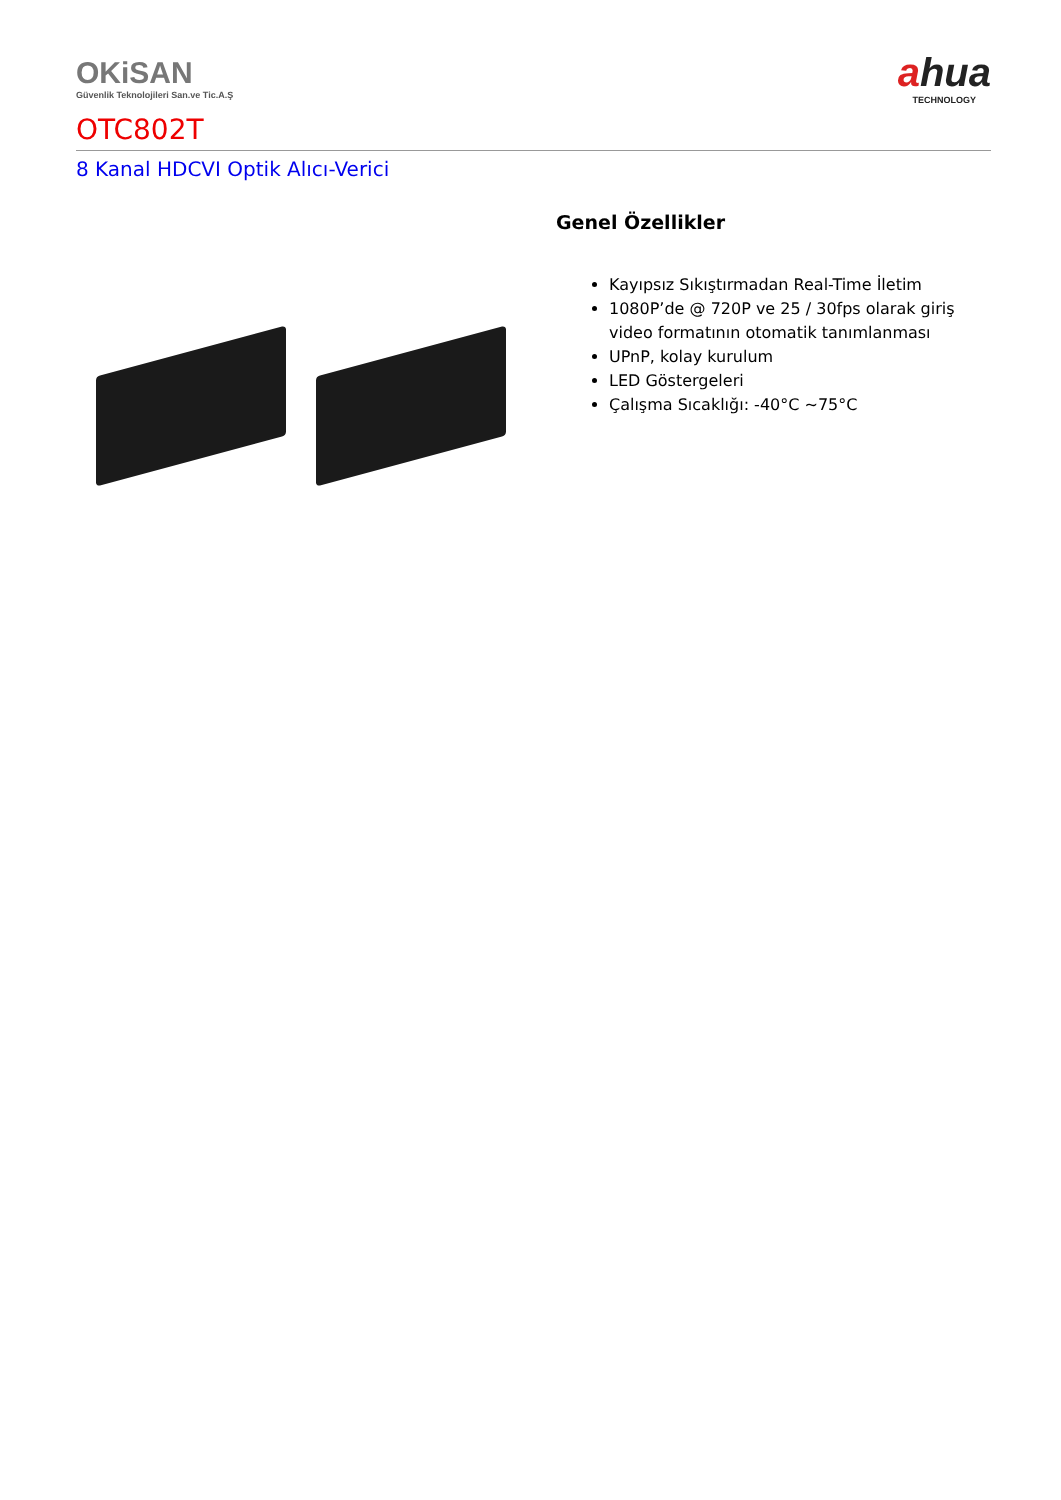OKiSAN
Güvenlik Teknolojileri San.ve Tic.A.Ş
ahua
TECHNOLOGY
OTC802T
8 Kanal HDCVI Optik Alıcı-Verici
Genel Özellikler
Kayıpsız Sıkıştırmadan Real-Time İletim
1080P’de @ 720P ve 25 / 30fps olarak giriş video formatının otomatik tanımlanması
UPnP, kolay kurulum
LED Göstergeleri
Çalışma Sıcaklığı: -40°C ~75°C